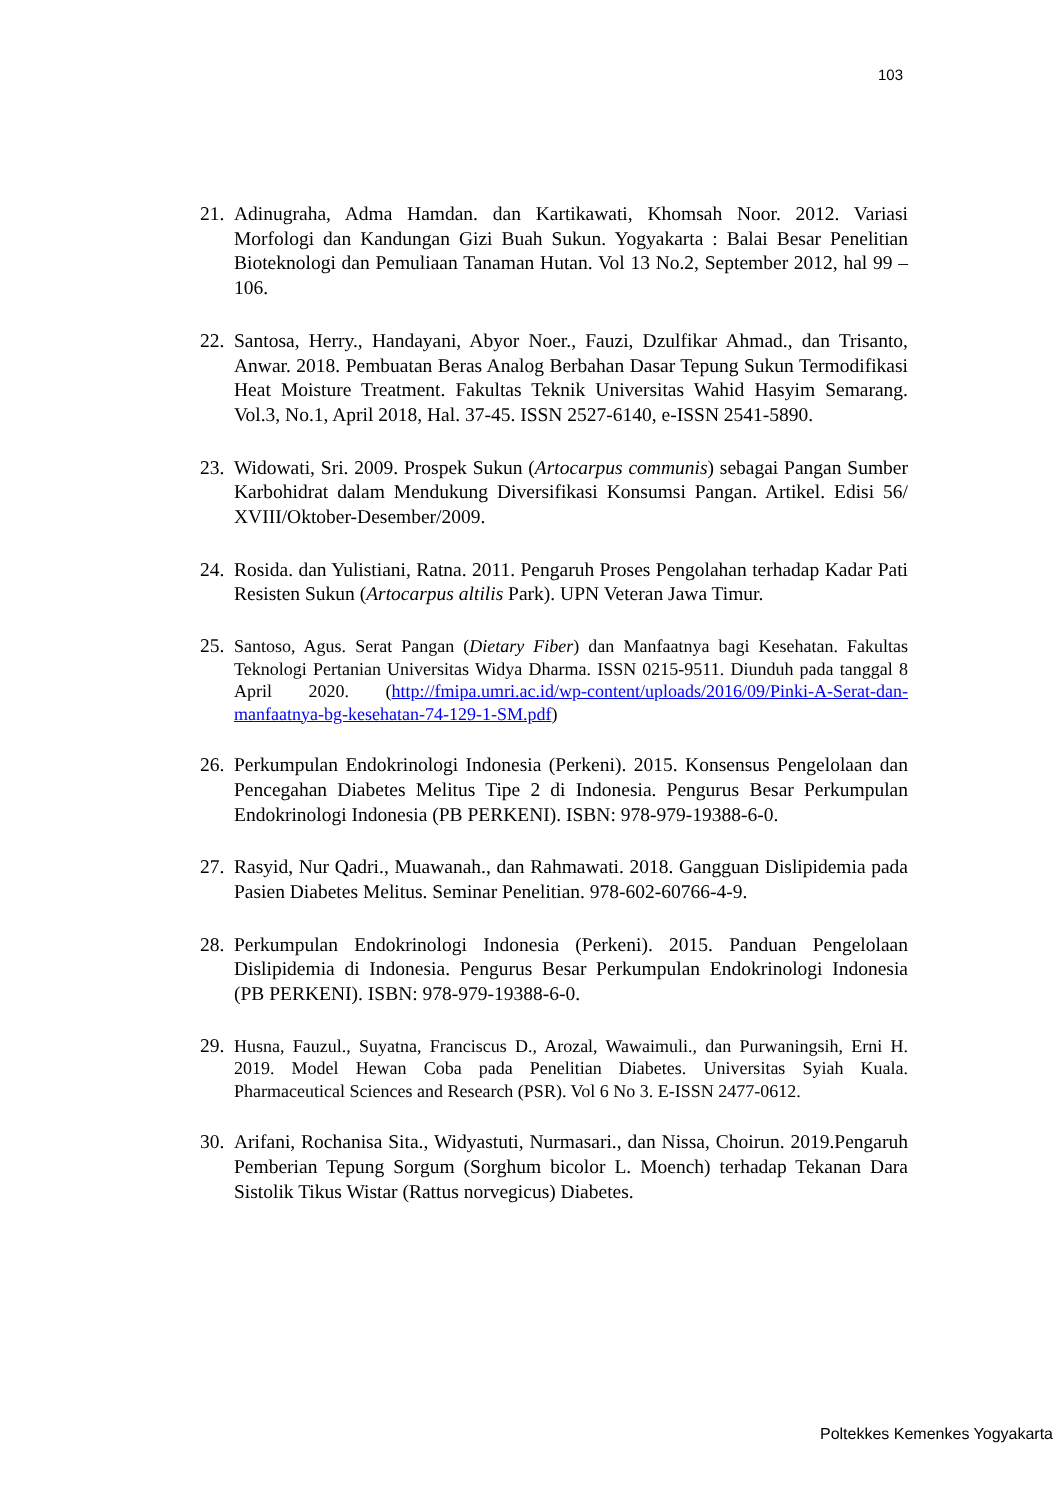103
21.
Adinugraha, Adma Hamdan. dan Kartikawati, Khomsah Noor. 2012. Variasi Morfologi dan Kandungan Gizi Buah Sukun. Yogyakarta : Balai Besar Penelitian Bioteknologi dan Pemuliaan Tanaman Hutan. Vol 13 No.2, September 2012, hal 99 – 106.
22.
Santosa, Herry., Handayani, Abyor Noer., Fauzi, Dzulfikar Ahmad., dan Trisanto, Anwar. 2018. Pembuatan Beras Analog Berbahan Dasar Tepung Sukun Termodifikasi Heat Moisture Treatment. Fakultas Teknik Universitas Wahid Hasyim Semarang. Vol.3, No.1, April 2018, Hal. 37-45. ISSN 2527-6140, e-ISSN 2541-5890.
23.
Widowati, Sri. 2009. Prospek Sukun (Artocarpus communis) sebagai Pangan Sumber Karbohidrat dalam Mendukung Diversifikasi Konsumsi Pangan. Artikel. Edisi 56/ XVIII/Oktober-Desember/2009.
24.
Rosida. dan Yulistiani, Ratna. 2011. Pengaruh Proses Pengolahan terhadap Kadar Pati Resisten Sukun (Artocarpus altilis Park). UPN Veteran Jawa Timur.
25.
Santoso, Agus. Serat Pangan (Dietary Fiber) dan Manfaatnya bagi Kesehatan. Fakultas Teknologi Pertanian Universitas Widya Dharma. ISSN 0215-9511. Diunduh pada tanggal 8 April 2020. (http://fmipa.umri.ac.id/wp-content/uploads/2016/09/Pinki-A-Serat-dan-manfaatnya-bg-kesehatan-74-129-1-SM.pdf)
26.
Perkumpulan Endokrinologi Indonesia (Perkeni). 2015. Konsensus Pengelolaan dan Pencegahan Diabetes Melitus Tipe 2 di Indonesia. Pengurus Besar Perkumpulan Endokrinologi Indonesia (PB PERKENI). ISBN: 978-979-19388-6-0.
27.
Rasyid, Nur Qadri., Muawanah., dan Rahmawati. 2018. Gangguan Dislipidemia pada Pasien Diabetes Melitus. Seminar Penelitian. 978-602-60766-4-9.
28.
Perkumpulan Endokrinologi Indonesia (Perkeni). 2015. Panduan Pengelolaan Dislipidemia di Indonesia. Pengurus Besar Perkumpulan Endokrinologi Indonesia (PB PERKENI). ISBN: 978-979-19388-6-0.
29.
Husna, Fauzul., Suyatna, Franciscus D., Arozal, Wawaimuli., dan Purwaningsih, Erni H. 2019. Model Hewan Coba pada Penelitian Diabetes. Universitas Syiah Kuala. Pharmaceutical Sciences and Research (PSR). Vol 6 No 3. E-ISSN 2477-0612.
30.
Arifani, Rochanisa Sita., Widyastuti, Nurmasari., dan Nissa, Choirun. 2019.Pengaruh Pemberian Tepung Sorgum (Sorghum bicolor L. Moench) terhadap Tekanan Dara Sistolik Tikus Wistar (Rattus norvegicus) Diabetes.
Poltekkes Kemenkes Yogyakarta